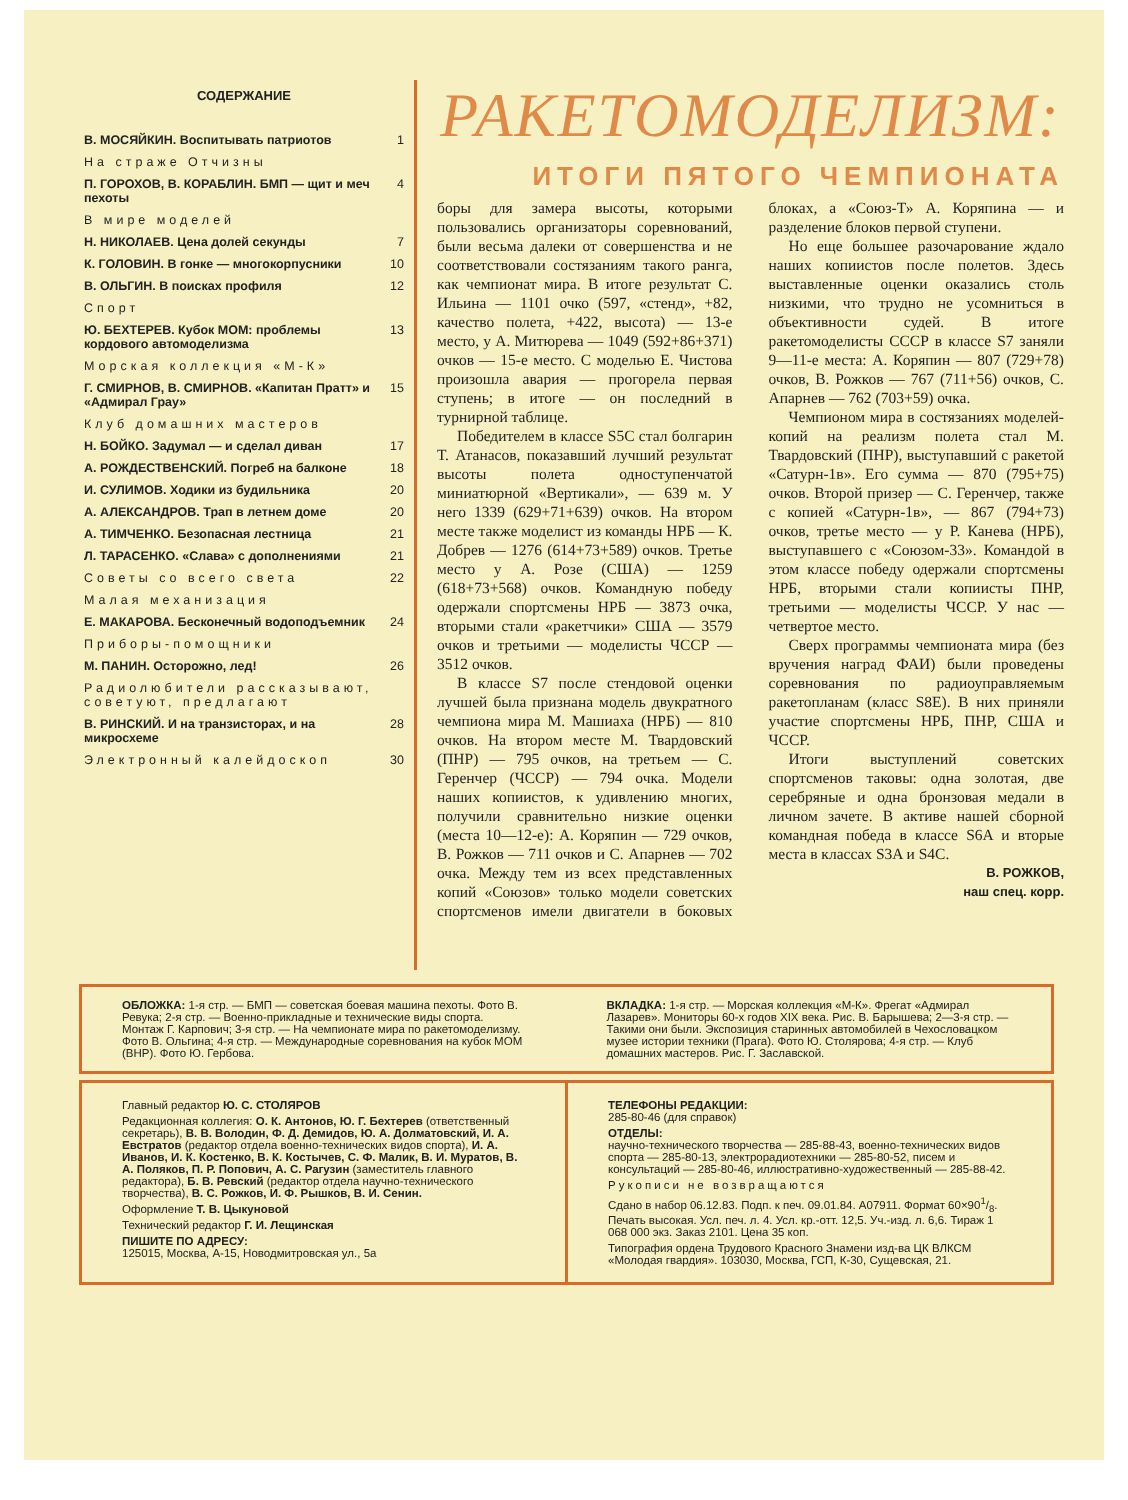СОДЕРЖАНИЕ
В. МОСЯЙКИН. Воспитывать патриотов 1
На страже Отчизны
П. ГОРОХОВ, В. КОРАБЛИН. БМП — щит и меч пехоты 4
В мире моделей
Н. НИКОЛАЕВ. Цена долей секунды 7
К. ГОЛОВИН. В гонке — многокорпусники 10
В. ОЛЬГИН. В поисках профиля 12
Спорт
Ю. БЕХТЕРЕВ. Кубок МОМ: проблемы кордового автомоделизма 13
Морская коллекция «М-К»
Г. СМИРНОВ, В. СМИРНОВ. «Капитан Пратт» и «Адмирал Грау» 15
Клуб домашних мастеров
Н. БОЙКО. Задумал — и сделал диван 17
А. РОЖДЕСТВЕНСКИЙ. Погреб на балконе 18
И. СУЛИМОВ. Ходики из будильника 20
А. АЛЕКСАНДРОВ. Трап в летнем доме 20
А. ТИМЧЕНКО. Безопасная лестница 21
Л. ТАРАСЕНКО. «Слава» с дополнениями 21
Советы со всего света 22
Малая механизация
Е. МАКАРОВА. Бесконечный водоподъемник 24
Приборы-помощники
М. ПАНИН. Осторожно, лед! 26
Радиолюбители рассказывают, советуют, предлагают
В. РИНСКИЙ. И на транзисторах, и на микросхеме 28
Электронный калейдоскоп 30
РАКЕТОМОДЕЛИЗМ:
ИТОГИ ПЯТОГО ЧЕМПИОНАТА
боры для замера высоты, которыми пользовались организаторы соревнований, были весьма далеки от совершенства и не соответствовали состязаниям такого ранга, как чемпионат мира. В итоге результат С. Ильина — 1101 очко (597, «стенд», +82, качество полета, +422, высота) — 13-е место, у А. Митюрева — 1049 (592+86+371) очков — 15-е место. С моделью Е. Чистова произошла авария — прогорела первая ступень; в итоге — он последний в турнирной таблице.
Победителем в классе S5C стал болгарин Т. Атанасов, показавший лучший результат высоты полета одноступенчатой миниатюрной «Вертикали», — 639 м. У него 1339 (629+71+639) очков. На втором месте также моделист из команды НРБ — К. Добрев — 1276 (614+73+589) очков. Третье место у А. Розе (США) — 1259 (618+73+568) очков. Командную победу одержали спортсмены НРБ — 3873 очка, вторыми стали «ракетчики» США — 3579 очков и третьими — моделисты ЧССР — 3512 очков.
В классе S7 после стендовой оценки лучшей была признана модель двукратного чемпиона мира М. Машиаха (НРБ) — 810 очков. На втором месте М. Твардовский (ПНР) — 795 очков, на третьем — С. Геренчер (ЧССР) — 794 очка. Модели наших копиистов, к удивлению многих, получили сравнительно низкие оценки (места 10—12-е): А. Коряпин — 729 очков, В. Рожков — 711 очков и С. Апарнев — 702 очка. Между тем из всех представленных копий «Союзов» только модели советских спортсменов имели двигатели в боковых блоках, а «Союз-Т» А. Коряпина — и разделение блоков первой ступени.
Но еще большее разочарование ждало наших копиистов после полетов. Здесь выставленные оценки оказались столь низкими, что трудно не усомниться в объективности судей. В итоге ракетомоделисты СССР в классе S7 заняли 9—11-е места: А. Коряпин — 807 (729+78) очков, В. Рожков — 767 (711+56) очков, С. Апарнев — 762 (703+59) очка.
Чемпионом мира в состязаниях моделей-копий на реализм полета стал М. Твардовский (ПНР), выступавший с ракетой «Сатурн-1в». Его сумма — 870 (795+75) очков. Второй призер — С. Геренчер, также с копией «Сатурн-1в», — 867 (794+73) очков, третье место — у Р. Канева (НРБ), выступавшего с «Союзом-33». Командой в этом классе победу одержали спортсмены НРБ, вторыми стали копиисты ПНР, третьими — моделисты ЧССР. У нас — четвертое место.
Сверх программы чемпионата мира (без вручения наград ФАИ) были проведены соревнования по радиоуправляемым ракетопланам (класс S8E). В них приняли участие спортсмены НРБ, ПНР, США и ЧССР.
Итоги выступлений советских спортсменов таковы: одна золотая, две серебряные и одна бронзовая медали в личном зачете. В активе нашей сборной командная победа в классе S6A и вторые места в классах S3A и S4C.
В. РОЖКОВ,
наш спец. корр.
ОБЛОЖКА: 1-я стр. — БМП — советская боевая машина пехоты. Фото В. Ревука; 2-я стр. — Военно-прикладные и технические виды спорта. Монтаж Г. Карпович; 3-я стр. — На чемпионате мира по ракетомоделизму. Фото В. Ольгина; 4-я стр. — Международные соревнования на кубок МОМ (ВНР). Фото Ю. Гербова.
ВКЛАДКА: 1-я стр. — Морская коллекция «М-К». Фрегат «Адмирал Лазарев». Мониторы 60-х годов XIX века. Рис. В. Барышева; 2—3-я стр. — Такими они были. Экспозиция старинных автомобилей в Чехословацком музее истории техники (Прага). Фото Ю. Столярова; 4-я стр. — Клуб домашних мастеров. Рис. Г. Заславской.
Главный редактор Ю. С. СТОЛЯРОВ
Редакционная коллегия: О. К. Антонов, Ю. Г. Бехтерев (ответственный секретарь), В. В. Володин, Ф. Д. Демидов, Ю. А. Долматовский, И. А. Евстратов (редактор отдела военно-технических видов спорта), И. А. Иванов, И. К. Костенко, В. К. Костычев, С. Ф. Малик, В. И. Муратов, В. А. Поляков, П. Р. Попович, А. С. Рагузин (заместитель главного редактора), Б. В. Ревский (редактор отдела научно-технического творчества), В. С. Рожков, И. Ф. Рышков, В. И. Сенин.
Оформление Т. В. Цыкуновой
Технический редактор Г. И. Лещинская
ПИШИТЕ ПО АДРЕСУ:
125015, Москва, А-15, Новодмитровская ул., 5а
ТЕЛЕФОНЫ РЕДАКЦИИ:
285-80-46 (для справок)
ОТДЕЛЫ:
научно-технического творчества — 285-88-43, военно-технических видов спорта — 285-80-13, электрорадиотехники — 285-80-52, писем и консультаций — 285-80-46, иллюстративно-художественный — 285-88-42.
Рукописи не возвращаются
Сдано в набор 06.12.83. Подп. к печ. 09.01.84. А07911. Формат 60×901/8. Печать высокая. Усл. печ. л. 4. Усл. кр.-отт. 12,5. Уч.-изд. л. 6,6. Тираж 1 068 000 экз. Заказ 2101. Цена 35 коп.
Типография ордена Трудового Красного Знамени изд-ва ЦК ВЛКСМ «Молодая гвардия». 103030, Москва, ГСП, К-30, Сущевская, 21.